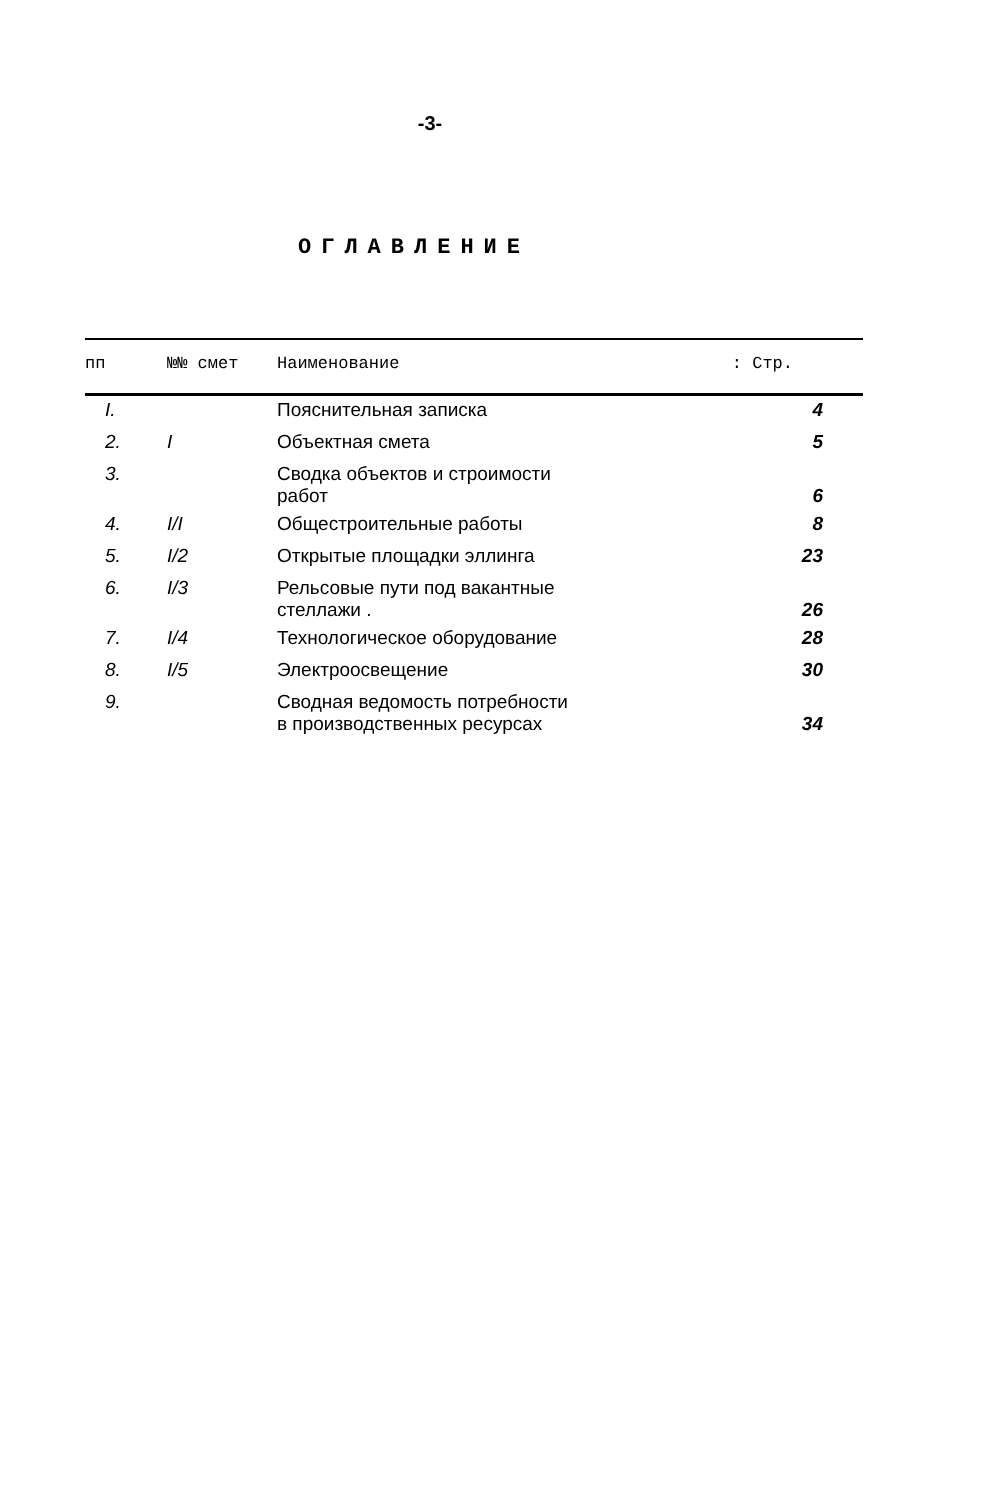-3-
ОГЛАВЛЕНИЕ
| пп | №№ смет | Наименование | : Стр. |
| --- | --- | --- | --- |
| I. | | Пояснительная записка | 4 |
| 2. | I | Объектная смета | 5 |
| 3. | | Сводка объектов и строимости работ | 6 |
| 4. | I/I | Общестроительные работы | 8 |
| 5. | I/2 | Открытые площадки эллинга | 23 |
| 6. | I/3 | Рельсовые пути под вакантные стеллажи . | 26 |
| 7. | I/4 | Технологическое оборудование | 28 |
| 8. | I/5 | Электроосвещение | 30 |
| 9. | | Сводная ведомость потребности в производственных ресурсах | 34 |